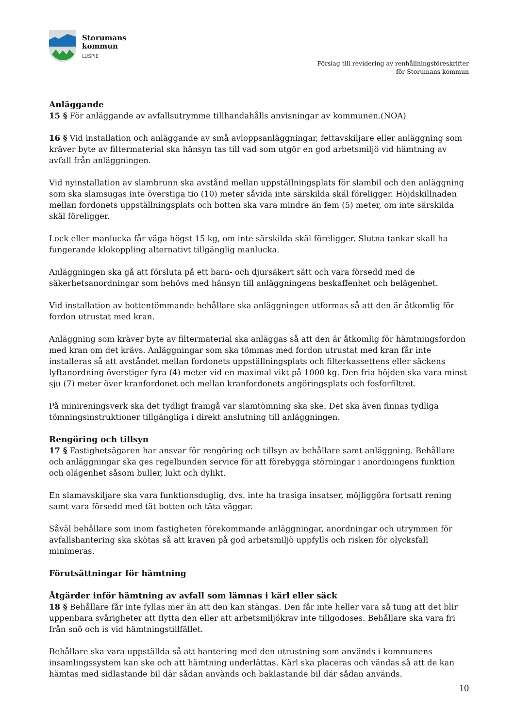Storumans
kommun
LUSPIE
Förslag till revidering av renhållningsföreskrifter
för Storumans kommun
Anläggande
15 § För anläggande av avfallsutrymme tillhandahålls anvisningar av kommunen.(NOA)
16 § Vid installation och anläggande av små avloppsanläggningar, fettavskiljare eller anläggning som kräver byte av filtermaterial ska hänsyn tas till vad som utgör en god arbetsmiljö vid hämtning av avfall från anläggningen.
Vid nyinstallation av slambrunn ska avstånd mellan uppställningsplats för slambil och den anläggning som ska slamsugas inte överstiga tio (10) meter såvida inte särskilda skäl föreligger. Höjdskillnaden mellan fordonets uppställningsplats och botten ska vara mindre än fem (5) meter, om inte särskilda skäl föreligger.
Lock eller manlucka får väga högst 15 kg, om inte särskilda skäl föreligger. Slutna tankar skall ha fungerande klokoppling alternativt tillgänglig manlucka.
Anläggningen ska gå att försluta på ett barn- och djursäkert sätt och vara försedd med de säkerhetsanordningar som behövs med hänsyn till anläggningens beskaffenhet och belägenhet.
Vid installation av bottentömmande behållare ska anläggningen utformas så att den är åtkomlig för fordon utrustat med kran.
Anläggning som kräver byte av filtermaterial ska anläggas så att den är åtkomlig för hämtningsfordon med kran om det krävs. Anläggningar som ska tömmas med fordon utrustat med kran får inte installeras så att avståndet mellan fordonets uppställningsplats och filterkassettens eller säckens lyftanordning överstiger fyra (4) meter vid en maximal vikt på 1000 kg. Den fria höjden ska vara minst sju (7) meter över kranfordonet och mellan kranfordonets angöringsplats och fosforfiltret.
På minireningsverk ska det tydligt framgå var slamtömning ska ske. Det ska även finnas tydliga tömningsinstruktioner tillgängliga i direkt anslutning till anläggningen.
Rengöring och tillsyn
17 § Fastighetsägaren har ansvar för rengöring och tillsyn av behållare samt anläggning. Behållare och anläggningar ska ges regelbunden service för att förebygga störningar i anordningens funktion och olägenhet såsom buller, lukt och dylikt.
En slamavskiljare ska vara funktionsduglig, dvs. inte ha trasiga insatser, möjliggöra fortsatt rening samt vara försedd med tät botten och täta väggar.
Såväl behållare som inom fastigheten förekommande anläggningar, anordningar och utrymmen för avfallshantering ska skötas så att kraven på god arbetsmiljö uppfylls och risken för olycksfall minimeras.
Förutsättningar för hämtning
Åtgärder inför hämtning av avfall som lämnas i kärl eller säck
18 § Behållare får inte fyllas mer än att den kan stängas. Den får inte heller vara så tung att det blir uppenbara svårigheter att flytta den eller att arbetsmiljökrav inte tillgodoses. Behållare ska vara fri från snö och is vid hämtningstillfället.
Behållare ska vara uppställda så att hantering med den utrustning som används i kommunens insamlingssystem kan ske och att hämtning underlättas. Kärl ska placeras och vändas så att de kan hämtas med sidlastande bil där sådan används och baklastande bil där sådan används.
10